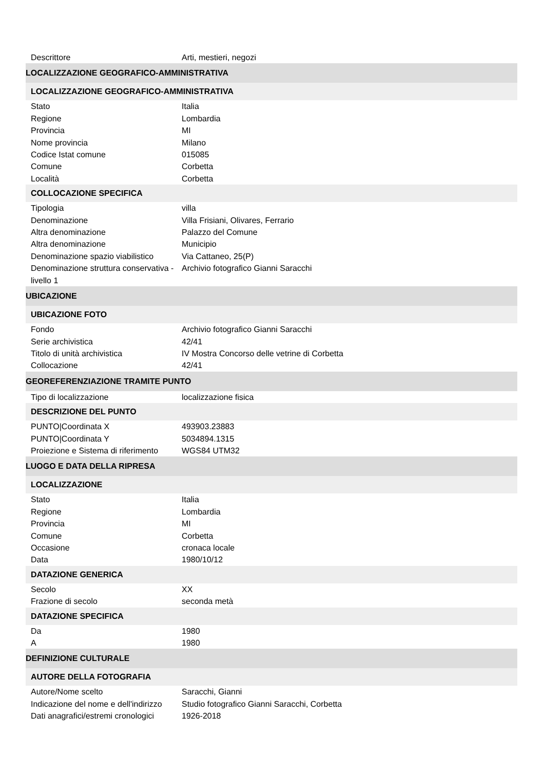| Descrittore | Arti, mestieri, negozi |
| LOCALIZZAZIONE GEOGRAFICO-AMMINISTRATIVA | |
| LOCALIZZAZIONE GEOGRAFICO-AMMINISTRATIVA | |
| Stato | Italia |
| Regione | Lombardia |
| Provincia | MI |
| Nome provincia | Milano |
| Codice Istat comune | 015085 |
| Comune | Corbetta |
| Località | Corbetta |
| COLLOCAZIONE SPECIFICA | |
| Tipologia | villa |
| Denominazione | Villa Frisiani, Olivares, Ferrario |
| Altra denominazione | Palazzo del Comune |
| Altra denominazione | Municipio |
| Denominazione spazio viabilistico | Via Cattaneo, 25(P) |
| Denominazione struttura conservativa - livello 1 | Archivio fotografico Gianni Saracchi |
| UBICAZIONE | |
| UBICAZIONE FOTO | |
| Fondo | Archivio fotografico Gianni Saracchi |
| Serie archivistica | 42/41 |
| Titolo di unità archivistica | IV Mostra Concorso delle vetrine di Corbetta |
| Collocazione | 42/41 |
| GEOREFERENZIAZIONE TRAMITE PUNTO | |
| Tipo di localizzazione | localizzazione fisica |
| DESCRIZIONE DEL PUNTO | |
| PUNTO/Coordinata X | 493903.23883 |
| PUNTO/Coordinata Y | 5034894.1315 |
| Proiezione e Sistema di riferimento | WGS84 UTM32 |
| LUOGO E DATA DELLA RIPRESA | |
| LOCALIZZAZIONE | |
| Stato | Italia |
| Regione | Lombardia |
| Provincia | MI |
| Comune | Corbetta |
| Occasione | cronaca locale |
| Data | 1980/10/12 |
| DATAZIONE GENERICA | |
| Secolo | XX |
| Frazione di secolo | seconda metà |
| DATAZIONE SPECIFICA | |
| Da | 1980 |
| A | 1980 |
| DEFINIZIONE CULTURALE | |
| AUTORE DELLA FOTOGRAFIA | |
| Autore/Nome scelto | Saracchi, Gianni |
| Indicazione del nome e dell'indirizzo | Studio fotografico Gianni Saracchi, Corbetta |
| Dati anagrafici/estremi cronologici | 1926-2018 |